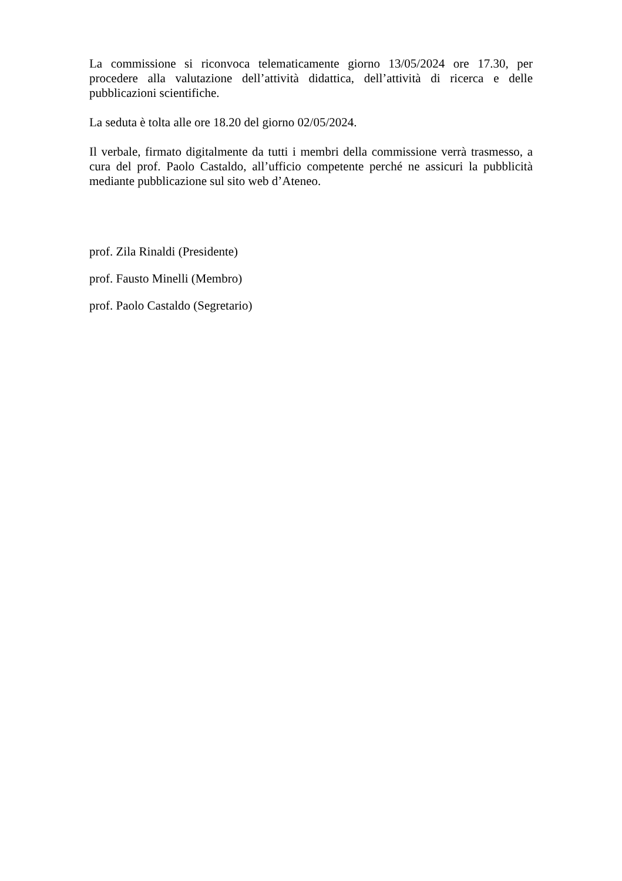La commissione si riconvoca telematicamente giorno 13/05/2024 ore 17.30, per procedere alla valutazione dell’attività didattica, dell’attività di ricerca e delle pubblicazioni scientifiche.
La seduta è tolta alle ore 18.20 del giorno 02/05/2024.
Il verbale, firmato digitalmente da tutti i membri della commissione verrà trasmesso, a cura del prof. Paolo Castaldo, all’ufficio competente perché ne assicuri la pubblicità mediante pubblicazione sul sito web d’Ateneo.
prof. Zila Rinaldi (Presidente)
prof. Fausto Minelli (Membro)
prof. Paolo Castaldo (Segretario)